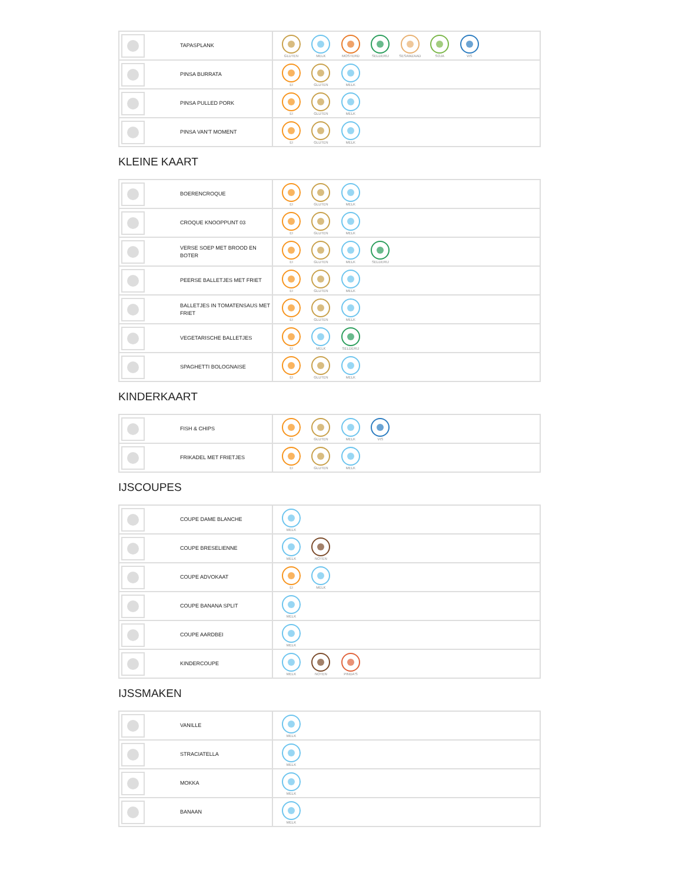| TAPASPLANK | GLUTEN MELK MOSTERD SELDERIJ SESAMZAAD SOJA VIS |
| PINSA BURRATA | EI GLUTEN MELK |
| PINSA PULLED PORK | EI GLUTEN MELK |
| PINSA VAN'T MOMENT | EI GLUTEN MELK |
KLEINE KAART
| BOERENCROQUE | EI GLUTEN MELK |
| CROQUE KNOOPPUNT 03 | EI GLUTEN MELK |
| VERSE SOEP MET BROOD EN BOTER | EI GLUTEN MELK SELDERIJ |
| PEERSE BALLETJES MET FRIET | EI GLUTEN MELK |
| BALLETJES IN TOMATENSAUS MET FRIET | EI GLUTEN MELK |
| VEGETARISCHE BALLETJES | EI MELK SELDERIJ |
| SPAGHETTI BOLOGNAISE | EI GLUTEN MELK |
KINDERKAART
| FISH & CHIPS | EI GLUTEN MELK VIS |
| FRIKADEL MET FRIETJES | EI GLUTEN MELK |
IJSCOUPES
| COUPE DAME BLANCHE | MELK |
| COUPE BRESELIENNE | MELK NOTEN |
| COUPE ADVOKAAT | EI MELK |
| COUPE BANANA SPLIT | MELK |
| COUPE AARDBEI | MELK |
| KINDERCOUPE | MELK NOTEN PINDA'S |
IJSSMAKEN
| VANILLE | MELK |
| STRACIATELLA | MELK |
| MOKKA | MELK |
| BANAAN | MELK |